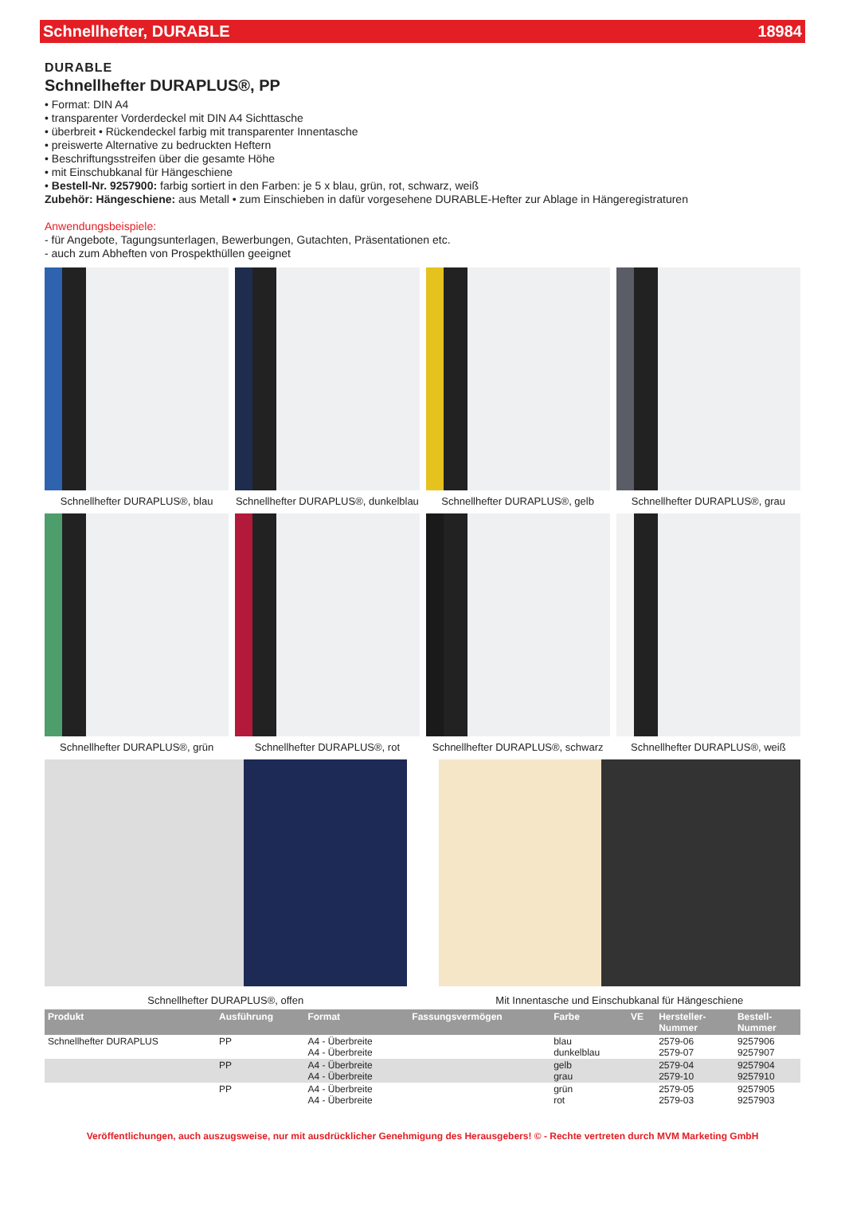Schnellhefter, DURABLE 18984
DURABLE
Schnellhefter DURAPLUS®, PP
• Format: DIN A4
• transparenter Vorderdeckel mit DIN A4 Sichttasche
• überbreit • Rückendeckel farbig mit transparenter Innentasche
• preiswerte Alternative zu bedruckten Heftern
• Beschriftungsstreifen über die gesamte Höhe
• mit Einschubkanal für Hängeschiene
• Bestell-Nr. 9257900: farbig sortiert in den Farben: je 5 x blau, grün, rot, schwarz, weiß
Zubehör: Hängeschiene: aus Metall • zum Einschieben in dafür vorgesehene DURABLE-Hefter zur Ablage in Hängeregistraturen
Anwendungsbeispiele:
- für Angebote, Tagungsunterlagen, Bewerbungen, Gutachten, Präsentationen etc.
- auch zum Abheften von Prospekthüllen geeignet
Schnellhefter DURAPLUS®, blau
Schnellhefter DURAPLUS®, dunkelblau
Schnellhefter DURAPLUS®, gelb
Schnellhefter DURAPLUS®, grau
Schnellhefter DURAPLUS®, grün
Schnellhefter DURAPLUS®, rot
Schnellhefter DURAPLUS®, schwarz
Schnellhefter DURAPLUS®, weiß
Schnellhefter DURAPLUS®, offen
Mit Innentasche und Einschubkanal für Hängeschiene
| Produkt | Ausführung | Format | Fassungsvermögen | Farbe | VE | Hersteller- Nummer | Bestell- Nummer |
| --- | --- | --- | --- | --- | --- | --- | --- |
| Schnellhefter DURAPLUS | PP | A4 - Überbreite A4 - Überbreite | | blau dunkelblau | | 2579-06 2579-07 | 9257906 9257907 |
| | PP | A4 - Überbreite A4 - Überbreite | | gelb grau | | 2579-04 2579-10 | 9257904 9257910 |
| | PP | A4 - Überbreite A4 - Überbreite | | grün rot | | 2579-05 2579-03 | 9257905 9257903 |
Veröffentlichungen, auch auszugsweise, nur mit ausdrücklicher Genehmigung des Herausgebers! © - Rechte vertreten durch MVM Marketing GmbH